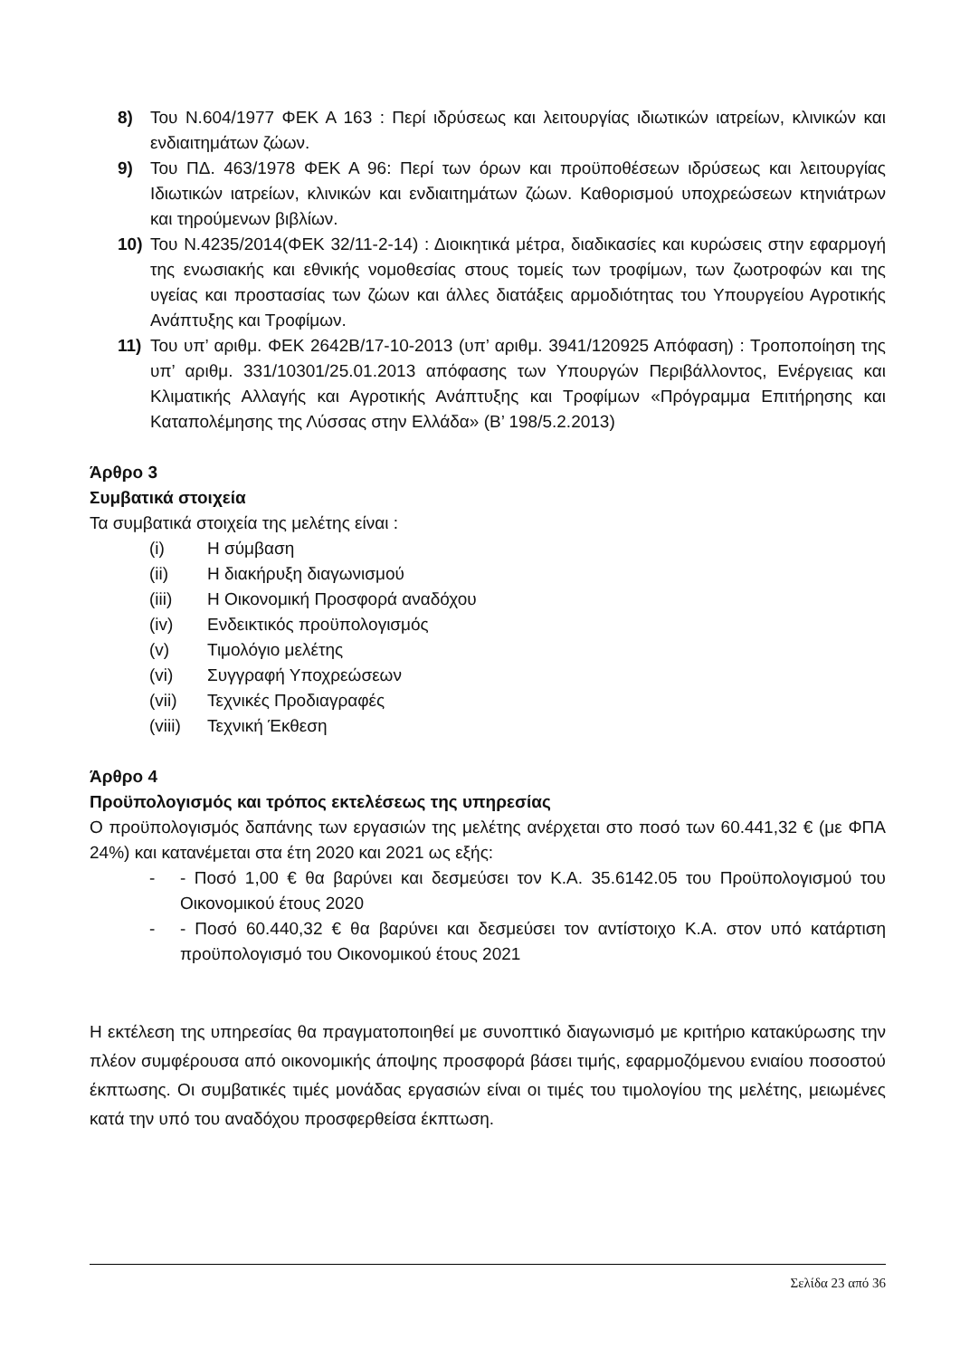8) Του Ν.604/1977 ΦΕΚ Α 163 : Περί ιδρύσεως και λειτουργίας ιδιωτικών ιατρείων, κλινικών και ενδιαιτημάτων ζώων.
9) Του ΠΔ. 463/1978 ΦΕΚ Α 96: Περί των όρων και προϋποθέσεων ιδρύσεως και λειτουργίας Ιδιωτικών ιατρείων, κλινικών και ενδιαιτημάτων ζώων. Καθορισμού υποχρεώσεων κτηνιάτρων και τηρούμενων βιβλίων.
10) Του Ν.4235/2014(ΦΕΚ 32/11-2-14) : Διοικητικά μέτρα, διαδικασίες και κυρώσεις στην εφαρμογή της ενωσιακής και εθνικής νομοθεσίας στους τομείς των τροφίμων, των ζωοτροφών και της υγείας και προστασίας των ζώων και άλλες διατάξεις αρμοδιότητας του Υπουργείου Αγροτικής Ανάπτυξης και Τροφίμων.
11) Του υπ’ αριθμ. ΦΕΚ 2642Β/17-10-2013 (υπ’ αριθμ. 3941/120925 Απόφαση) : Τροποποίηση της υπ’ αριθμ. 331/10301/25.01.2013 απόφασης των Υπουργών Περιβάλλοντος, Ενέργειας και Κλιματικής Αλλαγής και Αγροτικής Ανάπτυξης και Τροφίμων «Πρόγραμμα Επιτήρησης και Καταπολέμησης της Λύσσας στην Ελλάδα» (Β’ 198/5.2.2013)
Άρθρο 3
Συμβατικά στοιχεία
Τα συμβατικά στοιχεία της μελέτης είναι :
(i) Η σύμβαση
(ii) Η διακήρυξη διαγωνισμού
(iii) Η Οικονομική Προσφορά αναδόχου
(iv) Ενδεικτικός προϋπολογισμός
(v) Τιμολόγιο μελέτης
(vi) Συγγραφή Υποχρεώσεων
(vii) Τεχνικές Προδιαγραφές
(viii) Τεχνική Έκθεση
Άρθρο 4
Προϋπολογισμός και τρόπος εκτελέσεως της υπηρεσίας
Ο προϋπολογισμός δαπάνης των εργασιών της μελέτης ανέρχεται στο ποσό των 60.441,32 € (με ΦΠΑ 24%) και κατανέμεται στα έτη 2020 και 2021 ως εξής:
- - Ποσό 1,00 € θα βαρύνει και δεσμεύσει τον Κ.Α. 35.6142.05 του Προϋπολογισμού του Οικονομικού έτους 2020
- - Ποσό 60.440,32 € θα βαρύνει και δεσμεύσει τον αντίστοιχο Κ.Α. στον υπό κατάρτιση προϋπολογισμό του Οικονομικού έτους 2021
Η εκτέλεση της υπηρεσίας θα πραγματοποιηθεί με συνοπτικό διαγωνισμό με κριτήριο κατακύρωσης την πλέον συμφέρουσα από οικονομικής άποψης προσφορά βάσει τιμής, εφαρμοζόμενου ενιαίου ποσοστού έκπτωσης. Οι συμβατικές τιμές μονάδας εργασιών είναι οι τιμές του τιμολογίου της μελέτης, μειωμένες κατά την υπό του αναδόχου προσφερθείσα έκπτωση.
Σελίδα 23 από 36